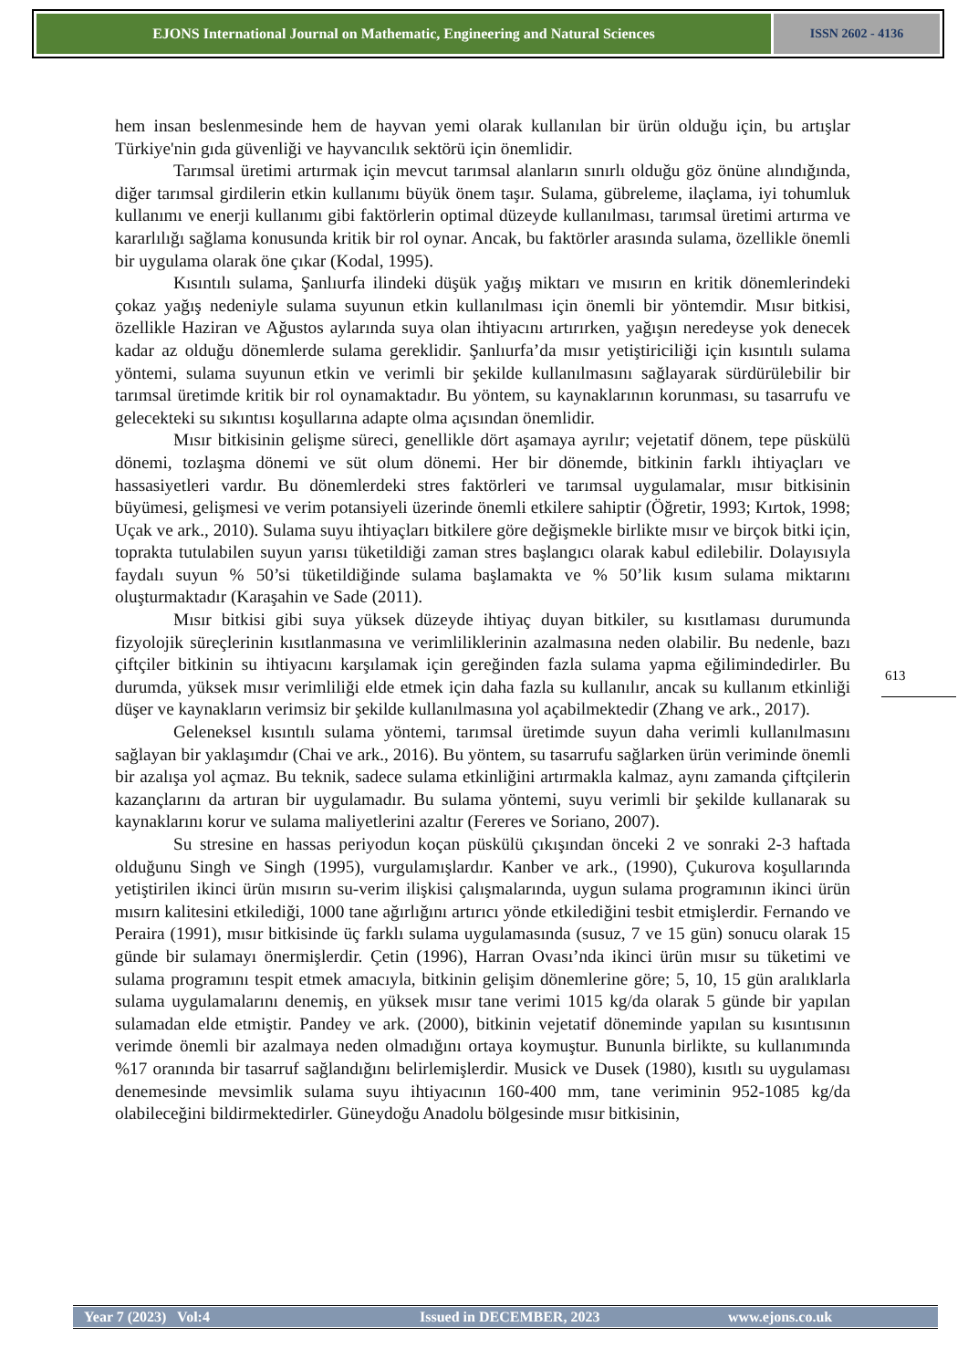EJONS International Journal on Mathematic, Engineering and Natural Sciences
ISSN 2602 - 4136
hem insan beslenmesinde hem de hayvan yemi olarak kullanılan bir ürün olduğu için, bu artışlar Türkiye'nin gıda güvenliği ve hayvancılık sektörü için önemlidir.
Tarımsal üretimi artırmak için mevcut tarımsal alanların sınırlı olduğu göz önüne alındığında, diğer tarımsal girdilerin etkin kullanımı büyük önem taşır. Sulama, gübreleme, ilaçlama, iyi tohumluk kullanımı ve enerji kullanımı gibi faktörlerin optimal düzeyde kullanılması, tarımsal üretimi artırma ve kararlılığı sağlama konusunda kritik bir rol oynar. Ancak, bu faktörler arasında sulama, özellikle önemli bir uygulama olarak öne çıkar (Kodal, 1995).
Kısıntılı sulama, Şanlıurfa ilindeki düşük yağış miktarı ve mısırın en kritik dönemlerindeki çokaz yağış nedeniyle sulama suyunun etkin kullanılması için önemli bir yöntemdir. Mısır bitkisi, özellikle Haziran ve Ağustos aylarında suya olan ihtiyacını artırırken, yağışın neredeyse yok denecek kadar az olduğu dönemlerde sulama gereklidir. Şanlıurfa’da mısır yetiştiriciliği için kısıntılı sulama yöntemi, sulama suyunun etkin ve verimli bir şekilde kullanılmasını sağlayarak sürdürülebilir bir tarımsal üretimde kritik bir rol oynamaktadır. Bu yöntem, su kaynaklarının korunması, su tasarrufu ve gelecekteki su sıkıntısı koşullarına adapte olma açısından önemlidir.
Mısır bitkisinin gelişme süreci, genellikle dört aşamaya ayrılır; vejetatif dönem, tepe püskülü dönemi, tozlaşma dönemi ve süt olum dönemi. Her bir dönemde, bitkinin farklı ihtiyaçları ve hassasiyetleri vardır. Bu dönemlerdeki stres faktörleri ve tarımsal uygulamalar, mısır bitkisinin büyümesi, gelişmesi ve verim potansiyeli üzerinde önemli etkilere sahiptir (Öğretir, 1993; Kırtok, 1998; Uçak ve ark., 2010). Sulama suyu ihtiyaçları bitkilere göre değişmekle birlikte mısır ve birçok bitki için, toprakta tutulabilen suyun yarısı tüketildiği zaman stres başlangıcı olarak kabul edilebilir. Dolayısıyla faydalı suyun % 50’si tüketildiğinde sulama başlamakta ve % 50’lik kısım sulama miktarını oluşturmaktadır (Karaşahin ve Sade (2011).
Mısır bitkisi gibi suya yüksek düzeyde ihtiyaç duyan bitkiler, su kısıtlaması durumunda fizyolojik süreçlerinin kısıtlanmasına ve verimliliklerinin azalmasına neden olabilir. Bu nedenle, bazı çiftçiler bitkinin su ihtiyacını karşılamak için gereğinden fazla sulama yapma eğilimindedirler. Bu durumda, yüksek mısır verimliliği elde etmek için daha fazla su kullanılır, ancak su kullanım etkinliği düşer ve kaynakların verimsiz bir şekilde kullanılmasına yol açabilmektedir (Zhang ve ark., 2017).
Geleneksel kısıntılı sulama yöntemi, tarımsal üretimde suyun daha verimli kullanılmasını sağlayan bir yaklaşımdır (Chai ve ark., 2016). Bu yöntem, su tasarrufu sağlarken ürün veriminde önemli bir azalışa yol açmaz. Bu teknik, sadece sulama etkinliğini artırmakla kalmaz, aynı zamanda çiftçilerin kazançlarını da artıran bir uygulamadır. Bu sulama yöntemi, suyu verimli bir şekilde kullanarak su kaynaklarını korur ve sulama maliyetlerini azaltır (Fereres ve Soriano, 2007).
Su stresine en hassas periyodun koçan püskülü çıkışından önceki 2 ve sonraki 2-3 haftada olduğunu Singh ve Singh (1995), vurgulamışlardır. Kanber ve ark., (1990), Çukurova koşullarında yetiştirilen ikinci ürün mısırın su-verim ilişkisi çalışmalarında, uygun sulama programının ikinci ürün mısırn kalitesini etkilediği, 1000 tane ağırlığını artırıcı yönde etkilediğini tesbit etmişlerdir. Fernando ve Peraira (1991), mısır bitkisinde üç farklı sulama uygulamasında (susuz, 7 ve 15 gün) sonucu olarak 15 günde bir sulamayı önermişlerdir. Çetin (1996), Harran Ovası’nda ikinci ürün mısır su tüketimi ve sulama programını tespit etmek amacıyla, bitkinin gelişim dönemlerine göre; 5, 10, 15 gün aralıklarla sulama uygulamalarını denemiş, en yüksek mısır tane verimi 1015 kg/da olarak 5 günde bir yapılan sulamadan elde etmiştir. Pandey ve ark. (2000), bitkinin vejetatif döneminde yapılan su kısıntısının verimde önemli bir azalmaya neden olmadığını ortaya koymuştur. Bununla birlikte, su kullanımında %17 oranında bir tasarruf sağlandığını belirlemişlerdir. Musick ve Dusek (1980), kısıtlı su uygulaması denemesinde mevsimlik sulama suyu ihtiyacının 160-400 mm, tane veriminin 952-1085 kg/da olabileceğini bildirmektedirler. Güneydoğu Anadolu bölgesinde mısır bitkisinin,
613
Year 7 (2023) Vol:4 Issued in DECEMBER, 2023 www.ejons.co.uk